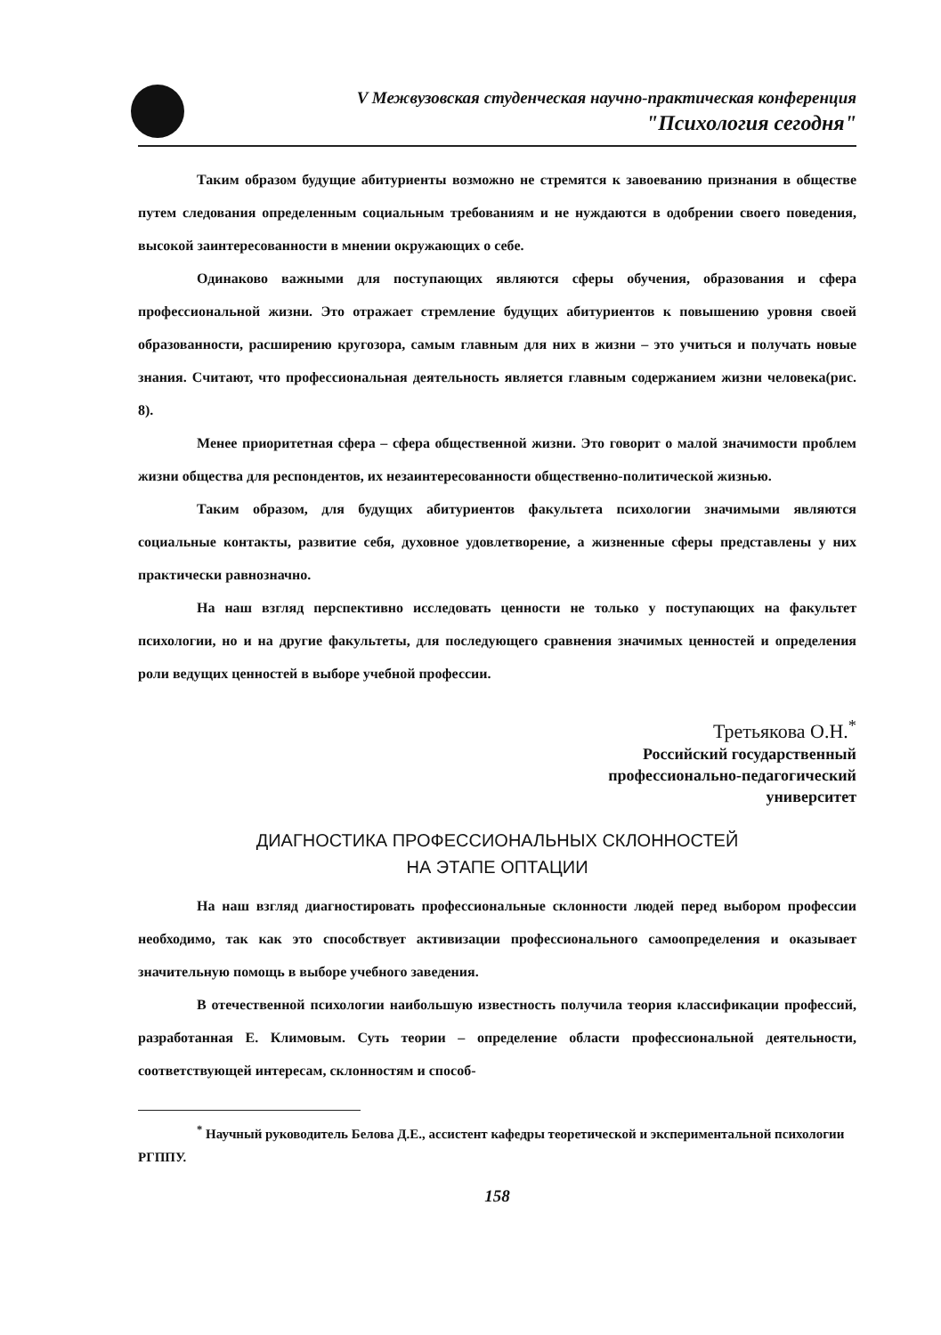V Межвузовская студенческая научно-практическая конференция
"Психология сегодня"
Таким образом будущие абитуриенты возможно не стремятся к завоеванию признания в обществе путем следования определенным социальным требованиям и не нуждаются в одобрении своего поведения, высокой заинтересованности в мнении окружающих о себе.
Одинаково важными для поступающих являются сферы обучения, образования и сфера профессиональной жизни. Это отражает стремление будущих абитуриентов к повышению уровня своей образованности, расширению кругозора, самым главным для них в жизни – это учиться и получать новые знания. Считают, что профессиональная деятельность является главным содержанием жизни человека(рис. 8).
Менее приоритетная сфера – сфера общественной жизни. Это говорит о малой значимости проблем жизни общества для респондентов, их незаинтересованности общественно-политической жизнью.
Таким образом, для будущих абитуриентов факультета психологии значимыми являются социальные контакты, развитие себя, духовное удовлетворение, а жизненные сферы представлены у них практически равнозначно.
На наш взгляд перспективно исследовать ценности не только у поступающих на факультет психологии, но и на другие факультеты, для последующего сравнения значимых ценностей и определения роли ведущих ценностей в выборе учебной профессии.
Третьякова О.Н.<sup>*</sup>
Российский государственный
профессионально-педагогический
университет
ДИАГНОСТИКА ПРОФЕССИОНАЛЬНЫХ СКЛОННОСТЕЙ
НА ЭТАПЕ ОПТАЦИИ
На наш взгляд диагностировать профессиональные склонности людей перед выбором профессии необходимо, так как это способствует активизации профессионального самоопределения и оказывает значительную помощь в выборе учебного заведения.
В отечественной психологии наибольшую известность получила теория классификации профессий, разработанная Е. Климовым. Суть теории – определение области профессиональной деятельности, соответствующей интересам, склонностям и способ-
<sup>*</sup> Научный руководитель Белова Д.Е., ассистент кафедры теоретической и экспериментальной психологии РГППУ.
158